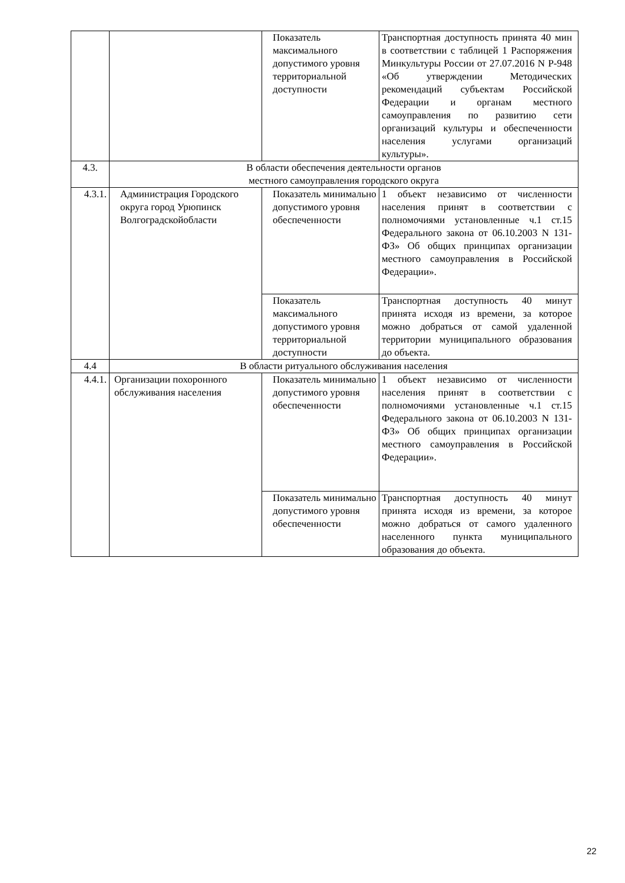| | | Показатель максимального допустимого уровня территориальной доступности | Транспортная доступность принята 40 мин в соответствии с таблицей 1 Распоряжения Минкультуры России от 27.07.2016 N Р-948 «Об утверждении Методических рекомендаций субъектам Российской Федерации и органам местного самоуправления по развитию сети организаций культуры и обеспеченности населения услугами организаций культуры». |
| 4.3. | В области обеспечения деятельности органов местного самоуправления городского округа | | |
| 4.3.1. | Администрация Городского округа город Урюпинск Волгоградскойобласти | Показатель минимально допустимого уровня обеспеченности | 1 объект независимо от численности населения принят в соответствии с полномочиями установленные ч.1 ст.15 Федерального закона от 06.10.2003 N 131-ФЗ» Об общих принципах организации местного самоуправления в Российской Федерации». |
| | | Показатель максимального допустимого уровня территориальной доступности | Транспортная доступность 40 минут принята исходя из времени, за которое можно добраться от самой удаленной территории муниципального образования до объекта. |
| 4.4 | В области ритуального обслуживания населения | | |
| 4.4.1. | Организации похоронного обслуживания населения | Показатель минимально допустимого уровня обеспеченности | 1 объект независимо от численности населения принят в соответствии с полномочиями установленные ч.1 ст.15 Федерального закона от 06.10.2003 N 131-ФЗ» Об общих принципах организации местного самоуправления в Российской Федерации». |
| | | Показатель минимально допустимого уровня обеспеченности | Транспортная доступность 40 минут принята исходя из времени, за которое можно добраться от самого удаленного населенного пункта муниципального образования до объекта. |
22